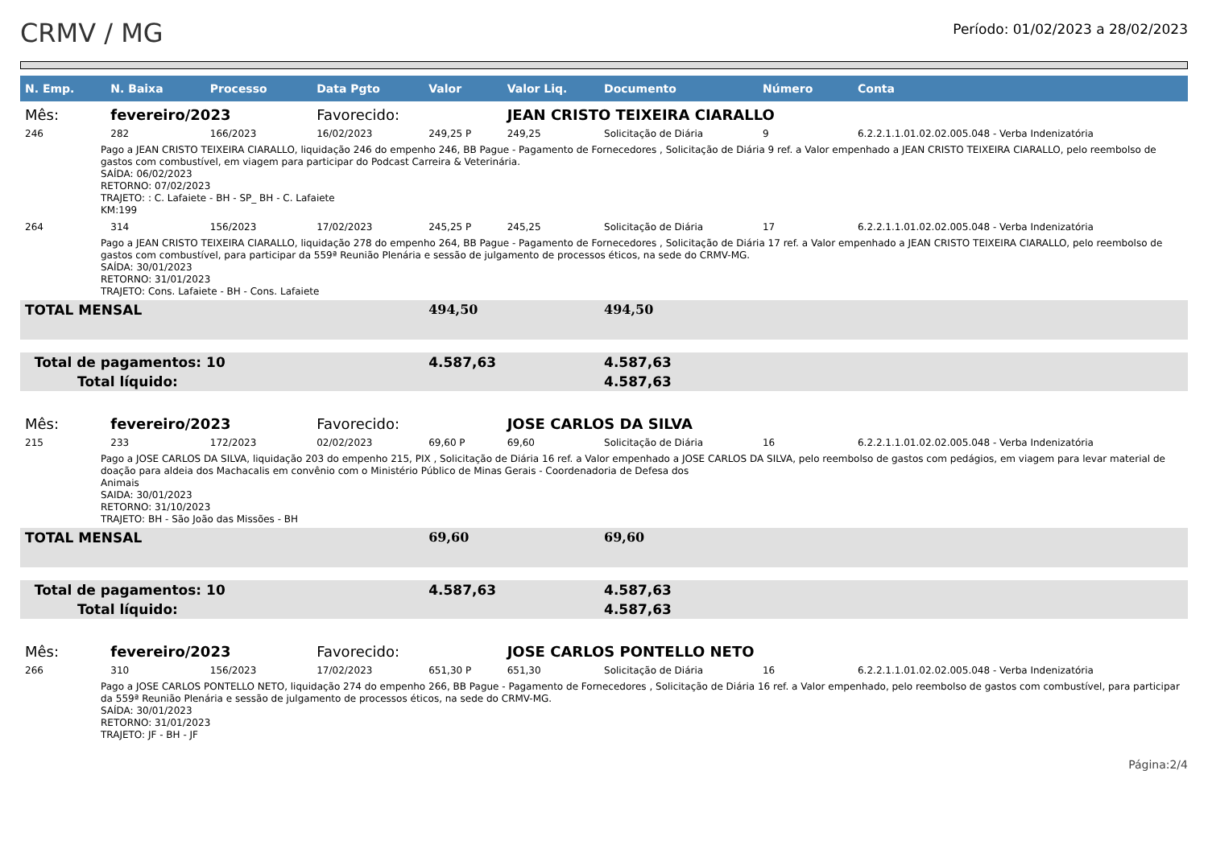CRMV / MG
Período: 01/02/2023 a 28/02/2023
| N. Emp. | N. Baixa | Processo | Data Pgto | Valor | Valor Liq. | Documento | Número | Conta |
| --- | --- | --- | --- | --- | --- | --- | --- | --- |
| Mês: | fevereiro/2023 | | Favorecido: | | JEAN CRISTO TEIXEIRA CIARALLO | | | |
| 246 | 282 | 166/2023 | 16/02/2023 | 249,25 P | 249,25 | Solicitação de Diária | 9 | 6.2.2.1.1.01.02.02.005.048 - Verba Indenizatória |
| Pago a JEAN CRISTO TEIXEIRA CIARALLO, liquidação 246 do empenho 246, BB Pague - Pagamento de Fornecedores , Solicitação de Diária 9 ref. a Valor empenhado a JEAN CRISTO TEIXEIRA CIARALLO, pelo reembolso de gastos com combustível, em viagem para participar do Podcast Carreira & Veterinária. SAÍDA: 06/02/2023 RETORNO: 07/02/2023 TRAJETO: : C. Lafaiete - BH - SP_ BH - C. Lafaiete KM:199 | | | | | | | | |
| 264 | 314 | 156/2023 | 17/02/2023 | 245,25 P | 245,25 | Solicitação de Diária | 17 | 6.2.2.1.1.01.02.02.005.048 - Verba Indenizatória |
| Pago a JEAN CRISTO TEIXEIRA CIARALLO, liquidação 278 do empenho 264, BB Pague - Pagamento de Fornecedores , Solicitação de Diária 17 ref. a Valor empenhado a JEAN CRISTO TEIXEIRA CIARALLO, pelo reembolso de gastos com combustível, para participar da 559ª Reunião Plenária e sessão de julgamento de processos éticos, na sede do CRMV-MG. SAÍDA: 30/01/2023 RETORNO: 31/01/2023 TRAJETO: Cons. Lafaiete - BH - Cons. Lafaiete | | | | | | | | |
| TOTAL MENSAL | | | | 494,50 | | 494,50 | | |
| Total de pagamentos: 10 | | | | 4.587,63 | | 4.587,63 | | |
| Total líquido: | | | | | | 4.587,63 | | |
| Mês: | fevereiro/2023 | | Favorecido: | | JOSE CARLOS DA SILVA | | | |
| 215 | 233 | 172/2023 | 02/02/2023 | 69,60 P | 69,60 | Solicitação de Diária | 16 | 6.2.2.1.1.01.02.02.005.048 - Verba Indenizatória |
| Pago a JOSE CARLOS DA SILVA, liquidação 203 do empenho 215, PIX , Solicitação de Diária 16 ref. a Valor empenhado a JOSE CARLOS DA SILVA, pelo reembolso de gastos com pedágios, em viagem para levar material de doação para aldeia dos Machacalis em convênio com o Ministério Público de Minas Gerais - Coordenadoria de Defesa dos Animais SAIDA: 30/01/2023 RETORNO: 31/10/2023 TRAJETO: BH - São João das Missões - BH | | | | | | | | |
| TOTAL MENSAL | | | | 69,60 | | 69,60 | | |
| Total de pagamentos: 10 | | | | 4.587,63 | | 4.587,63 | | |
| Total líquido: | | | | | | 4.587,63 | | |
| Mês: | fevereiro/2023 | | Favorecido: | | JOSE CARLOS PONTELLO NETO | | | |
| 266 | 310 | 156/2023 | 17/02/2023 | 651,30 P | 651,30 | Solicitação de Diária | 16 | 6.2.2.1.1.01.02.02.005.048 - Verba Indenizatória |
| Pago a JOSE CARLOS PONTELLO NETO, liquidação 274 do empenho 266, BB Pague - Pagamento de Fornecedores , Solicitação de Diária 16 ref. a Valor empenhado, pelo reembolso de gastos com combustível, para participar da 559ª Reunião Plenária e sessão de julgamento de processos éticos, na sede do CRMV-MG. SAÍDA: 30/01/2023 RETORNO: 31/01/2023 TRAJETO: JF - BH - JF | | | | | | | | |
Página:2/4